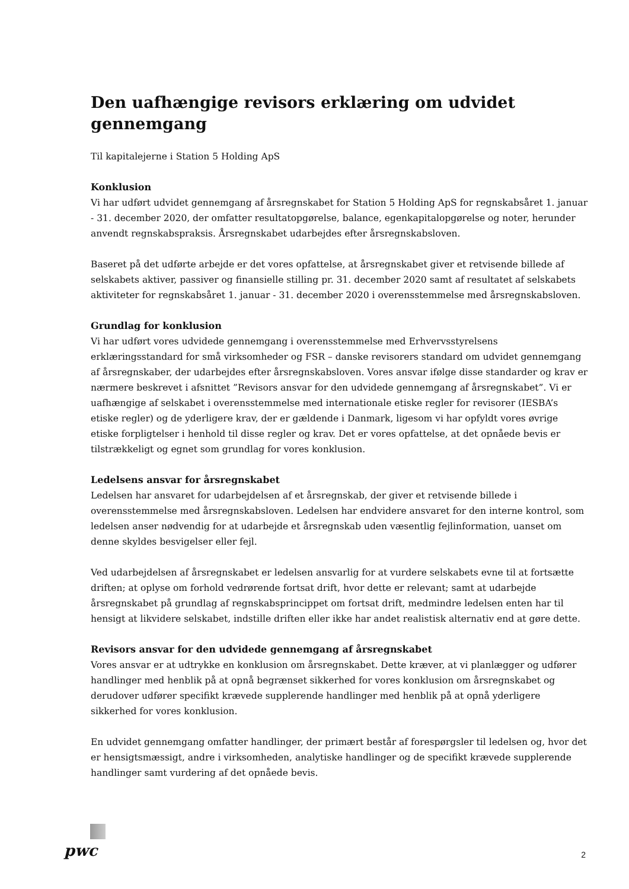Den uafhængige revisors erklæring om udvidet gennemgang
Til kapitalejerne i Station 5 Holding ApS
Konklusion
Vi har udført udvidet gennemgang af årsregnskabet for Station 5 Holding ApS for regnskabsåret 1. januar - 31. december 2020, der omfatter resultatopgørelse, balance, egenkapitalopgørelse og noter, herunder anvendt regnskabspraksis. Årsregnskabet udarbejdes efter årsregnskabsloven.
Baseret på det udførte arbejde er det vores opfattelse, at årsregnskabet giver et retvisende billede af selskabets aktiver, passiver og finansielle stilling pr. 31. december 2020 samt af resultatet af selskabets aktiviteter for regnskabsåret 1. januar - 31. december 2020 i overensstemmelse med årsregnskabsloven.
Grundlag for konklusion
Vi har udført vores udvidede gennemgang i overensstemmelse med Erhvervsstyrelsens erklæringsstandard for små virksomheder og FSR – danske revisorers standard om udvidet gennemgang af årsregnskaber, der udarbejdes efter årsregnskabsloven. Vores ansvar ifølge disse standarder og krav er nærmere beskrevet i afsnittet ”Revisors ansvar for den udvidede gennemgang af årsregnskabet”. Vi er uafhængige af selskabet i overensstemmelse med internationale etiske regler for revisorer (IESBA’s etiske regler) og de yderligere krav, der er gældende i Danmark, ligesom vi har opfyldt vores øvrige etiske forpligtelser i henhold til disse regler og krav. Det er vores opfattelse, at det opnåede bevis er tilstrækkeligt og egnet som grundlag for vores konklusion.
Ledelsens ansvar for årsregnskabet
Ledelsen har ansvaret for udarbejdelsen af et årsregnskab, der giver et retvisende billede i overensstemmelse med årsregnskabsloven. Ledelsen har endvidere ansvaret for den interne kontrol, som ledelsen anser nødvendig for at udarbejde et årsregnskab uden væsentlig fejlinformation, uanset om denne skyldes besvigelser eller fejl.
Ved udarbejdelsen af årsregnskabet er ledelsen ansvarlig for at vurdere selskabets evne til at fortsætte driften; at oplyse om forhold vedrørende fortsat drift, hvor dette er relevant; samt at udarbejde årsregnskabet på grundlag af regnskabsprincippet om fortsat drift, medmindre ledelsen enten har til hensigt at likvidere selskabet, indstille driften eller ikke har andet realistisk alternativ end at gøre dette.
Revisors ansvar for den udvidede gennemgang af årsregnskabet
Vores ansvar er at udtrykke en konklusion om årsregnskabet. Dette kræver, at vi planlægger og udfører handlinger med henblik på at opnå begrænset sikkerhed for vores konklusion om årsregnskabet og derudover udfører specifikt krævede supplerende handlinger med henblik på at opnå yderligere sikkerhed for vores konklusion.
En udvidet gennemgang omfatter handlinger, der primært består af forespørgsler til ledelsen og, hvor det er hensigtsmæssigt, andre i virksomheden, analytiske handlinger og de specifikt krævede supplerende handlinger samt vurdering af det opnåede bevis.
pwc 2